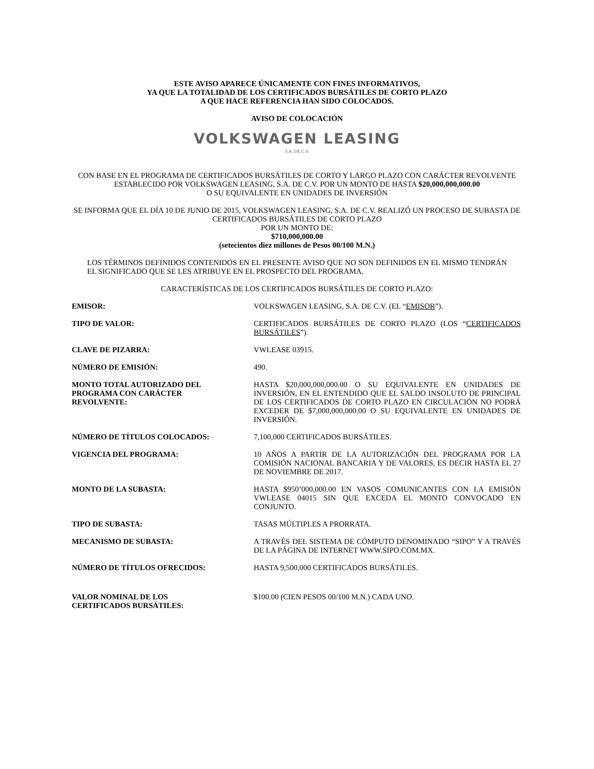ESTE AVISO APARECE ÚNICAMENTE CON FINES INFORMATIVOS,
YA QUE LA TOTALIDAD DE LOS CERTIFICADOS BURSÁTILES DE CORTO PLAZO
A QUE HACE REFERENCIA HAN SIDO COLOCADOS.
AVISO DE COLOCACIÓN
VOLKSWAGEN LEASING
S.A. DE C.V.
CON BASE EN EL PROGRAMA DE CERTIFICADOS BURSÁTILES DE CORTO Y LARGO PLAZO CON CARÁCTER REVOLVENTE ESTABLECIDO POR VOLKSWAGEN LEASING, S.A. DE C.V. POR UN MONTO DE HASTA $20,000,000,000.00
O SU EQUIVALENTE EN UNIDADES DE INVERSIÓN
SE INFORMA QUE EL DÍA 10 DE JUNIO DE 2015, VOLKSWAGEN LEASING, S.A. DE C.V. REALIZÓ UN PROCESO DE SUBASTA DE CERTIFICADOS BURSÁTILES DE CORTO PLAZO
POR UN MONTO DE:
$710,000,000.00
(setecientos diez millones de Pesos 00/100 M.N.)
LOS TÉRMINOS DEFINIDOS CONTENIDOS EN EL PRESENTE AVISO QUE NO SON DEFINIDOS EN EL MISMO TENDRÁN EL SIGNIFICADO QUE SE LES ATRIBUYE EN EL PROSPECTO DEL PROGRAMA.
CARACTERÍSTICAS DE LOS CERTIFICADOS BURSÁTILES DE CORTO PLAZO:
| EMISOR: | VOLKSWAGEN LEASING, S.A. DE C.V. (EL “ EMISOR ”). |
| TIPO DE VALOR: | CERTIFICADOS BURSÁTILES DE CORTO PLAZO (LOS “ CERTIFICADOS BURSÁTILES ”). |
| CLAVE DE PIZARRA: | VWLEASE 03915. |
| NÚMERO DE EMISIÓN: | 490. |
| MONTO TOTAL AUTORIZADO DEL PROGRAMA CON CARÁCTER REVOLVENTE: | HASTA $20,000,000,000.00 O SU EQUIVALENTE EN UNIDADES DE INVERSIÓN, EN EL ENTENDIDO QUE EL SALDO INSOLUTO DE PRINCIPAL DE LOS CERTIFICADOS DE CORTO PLAZO EN CIRCULACIÓN NO PODRÁ EXCEDER DE $7,000,000,000.00 O SU EQUIVALENTE EN UNIDADES DE INVERSIÓN. |
| NÚMERO DE TÍTULOS COLOCADOS: | 7,100,000 CERTIFICADOS BURSÁTILES. |
| VIGENCIA DEL PROGRAMA: | 10 AÑOS A PARTIR DE LA AUTORIZACIÓN DEL PROGRAMA POR LA COMISIÓN NACIONAL BANCARIA Y DE VALORES, ES DECIR HASTA EL 27 DE NOVIEMBRE DE 2017. |
| MONTO DE LA SUBASTA: | HASTA $950’000,000.00 EN VASOS COMUNICANTES CON LA EMISIÓN VWLEASE 04015 SIN QUE EXCEDA EL MONTO CONVOCADO EN CONJUNTO. |
| TIPO DE SUBASTA: | TASAS MÚLTIPLES A PRORRATA. |
| MECANISMO DE SUBASTA: | A TRAVÉS DEL SISTEMA DE CÓMPUTO DENOMINADO “SIPO” Y A TRAVÉS DE LA PÁGINA DE INTERNET WWW.SIPO.COM.MX. |
| NÚMERO DE TÍTULOS OFRECIDOS: | HASTA 9,500,000 CERTIFICADOS BURSÁTILES. |
| VALOR NOMINAL DE LOS CERTIFICADOS BURSÁTILES: | $100.00 (CIEN PESOS 00/100 M.N.) CADA UNO. |